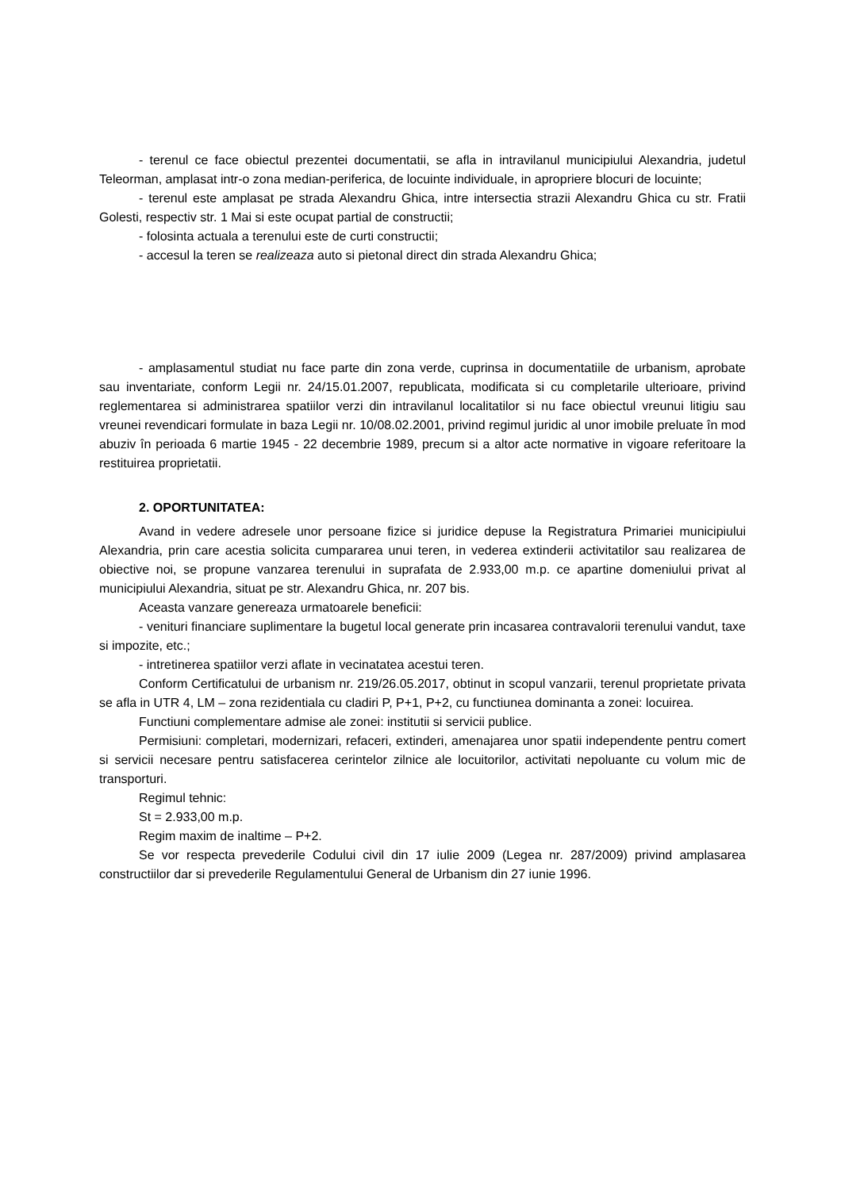- terenul ce face obiectul prezentei documentatii, se afla in intravilanul municipiului Alexandria, judetul Teleorman, amplasat intr-o zona median-periferica, de locuinte individuale, in apropriere blocuri de locuinte;
- terenul este amplasat pe strada Alexandru Ghica, intre intersectia strazii Alexandru Ghica cu str. Fratii Golesti, respectiv str. 1 Mai si este ocupat partial de constructii;
- folosinta actuala a terenului este de curti constructii;
- accesul la teren se realizeaza auto si pietonal direct din strada Alexandru Ghica;
- amplasamentul studiat nu face parte din zona verde, cuprinsa in documentatiile de urbanism, aprobate sau inventariate, conform Legii nr. 24/15.01.2007, republicata, modificata si cu completarile ulterioare, privind reglementarea si administrarea spatiilor verzi din intravilanul localitatilor si nu face obiectul vreunui litigiu sau vreunei revendicari formulate in baza Legii nr. 10/08.02.2001, privind regimul juridic al unor imobile preluate în mod abuziv în perioada 6 martie 1945 - 22 decembrie 1989, precum si a altor acte normative in vigoare referitoare la restituirea proprietatii.
2. OPORTUNITATEA:
Avand in vedere adresele unor persoane fizice si juridice depuse la Registratura Primariei municipiului Alexandria, prin care acestia solicita cumpararea unui teren, in vederea extinderii activitatilor sau realizarea de obiective noi, se propune vanzarea terenului in suprafata de 2.933,00 m.p. ce apartine domeniului privat al municipiului Alexandria, situat pe str. Alexandru Ghica, nr. 207 bis.
Aceasta vanzare genereaza urmatoarele beneficii:
- venituri financiare suplimentare la bugetul local generate prin incasarea contravalorii terenului vandut, taxe si impozite, etc.;
- intretinerea spatiilor verzi aflate in vecinatatea acestui teren.
Conform Certificatului de urbanism nr. 219/26.05.2017, obtinut in scopul vanzarii, terenul proprietate privata se afla in UTR 4, LM – zona rezidentiala cu cladiri P, P+1, P+2, cu functiunea dominanta a zonei: locuirea.
Functiuni complementare admise ale zonei: institutii si servicii publice.
Permisiuni: completari, modernizari, refaceri, extinderi, amenajarea unor spatii independente pentru comert si servicii necesare pentru satisfacerea cerintelor zilnice ale locuitorilor, activitati nepoluante cu volum mic de transporturi.
Regimul tehnic:
St = 2.933,00 m.p.
Regim maxim de inaltime – P+2.
Se vor respecta prevederile Codului civil din 17 iulie 2009 (Legea nr. 287/2009) privind amplasarea constructiilor dar si prevederile Regulamentului General de Urbanism din 27 iunie 1996.